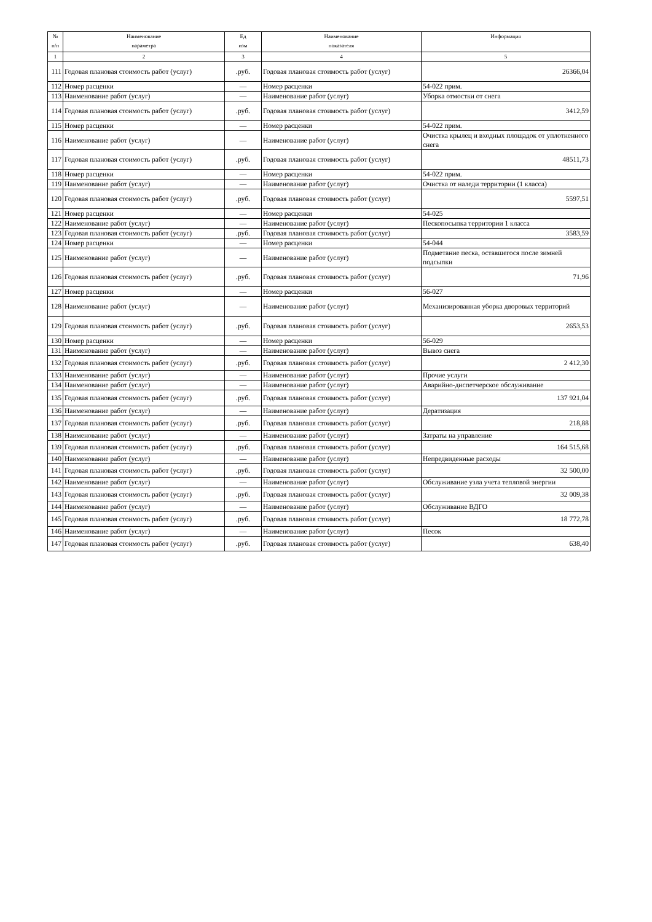| № п/п | Наименование параметра | Ед изм | Наименование показателя | Информация |
| --- | --- | --- | --- | --- |
| 1 | 2 | 3 | 4 | 5 |
| 111 | Годовая плановая стоимость работ (услуг) | .руб. | Годовая плановая стоимость работ (услуг) | 26366,04 |
| 112 | Номер расценки | — | Номер расценки | 54-022 прим. |
| 113 | Наименование работ (услуг) | — | Наименование работ (услуг) | Уборка отмостки от снега |
| 114 | Годовая плановая стоимость работ (услуг) | .руб. | Годовая плановая стоимость работ (услуг) | 3412,59 |
| 115 | Номер расценки | — | Номер расценки | 54-022 прим. |
| 116 | Наименование работ (услуг) | — | Наименование работ (услуг) | Очистка крылец и входных площадок от уплотненного снега |
| 117 | Годовая плановая стоимость работ (услуг) | .руб. | Годовая плановая стоимость работ (услуг) | 48511,73 |
| 118 | Номер расценки | — | Номер расценки | 54-022 прим. |
| 119 | Наименование работ (услуг) | — | Наименование работ (услуг) | Очистка от наледи территории (1 класса) |
| 120 | Годовая плановая стоимость работ (услуг) | .руб. | Годовая плановая стоимость работ (услуг) | 5597,51 |
| 121 | Номер расценки | — | Номер расценки | 54-025 |
| 122 | Наименование работ (услуг) | — | Наименование работ (услуг) | Пескопосыпка территории 1 класса |
| 123 | Годовая плановая стоимость работ (услуг) | .руб. | Годовая плановая стоимость работ (услуг) | 3583,59 |
| 124 | Номер расценки | — | Номер расценки | 54-044 |
| 125 | Наименование работ (услуг) | — | Наименование работ (услуг) | Подметание песка, оставшегося после зимней подсыпки |
| 126 | Годовая плановая стоимость работ (услуг) | .руб. | Годовая плановая стоимость работ (услуг) | 71,96 |
| 127 | Номер расценки | — | Номер расценки | 56-027 |
| 128 | Наименование работ (услуг) | — | Наименование работ (услуг) | Механизированная уборка дворовых территорий |
| 129 | Годовая плановая стоимость работ (услуг) | .руб. | Годовая плановая стоимость работ (услуг) | 2653,53 |
| 130 | Номер расценки | — | Номер расценки | 56-029 |
| 131 | Наименование работ (услуг) | — | Наименование работ (услуг) | Вывоз снега |
| 132 | Годовая плановая стоимость работ (услуг) | .руб. | Годовая плановая стоимость работ (услуг) | 2 412,30 |
| 133 | Наименование работ (услуг) | — | Наименование работ (услуг) | Прочие услуги |
| 134 | Наименование работ (услуг) | — | Наименование работ (услуг) | Аварийно-диспетчерское обслуживание |
| 135 | Годовая плановая стоимость работ (услуг) | .руб. | Годовая плановая стоимость работ (услуг) | 137 921,04 |
| 136 | Наименование работ (услуг) | — | Наименование работ (услуг) | Дератизация |
| 137 | Годовая плановая стоимость работ (услуг) | .руб. | Годовая плановая стоимость работ (услуг) | 218,88 |
| 138 | Наименование работ (услуг) | — | Наименование работ (услуг) | Затраты на управление |
| 139 | Годовая плановая стоимость работ (услуг) | .руб. | Годовая плановая стоимость работ (услуг) | 164 515,68 |
| 140 | Наименование работ (услуг) | — | Наименование работ (услуг) | Непредвиденные расходы |
| 141 | Годовая плановая стоимость работ (услуг) | .руб. | Годовая плановая стоимость работ (услуг) | 32 500,00 |
| 142 | Наименование работ (услуг) | — | Наименование работ (услуг) | Обслуживание узла учета тепловой энергии |
| 143 | Годовая плановая стоимость работ (услуг) | .руб. | Годовая плановая стоимость работ (услуг) | 32 009,38 |
| 144 | Наименование работ (услуг) | — | Наименование работ (услуг) | Обслуживание ВДГО |
| 145 | Годовая плановая стоимость работ (услуг) | .руб. | Годовая плановая стоимость работ (услуг) | 18 772,78 |
| 146 | Наименование работ (услуг) | — | Наименование работ (услуг) | Песок |
| 147 | Годовая плановая стоимость работ (услуг) | .руб. | Годовая плановая стоимость работ (услуг) | 638,40 |